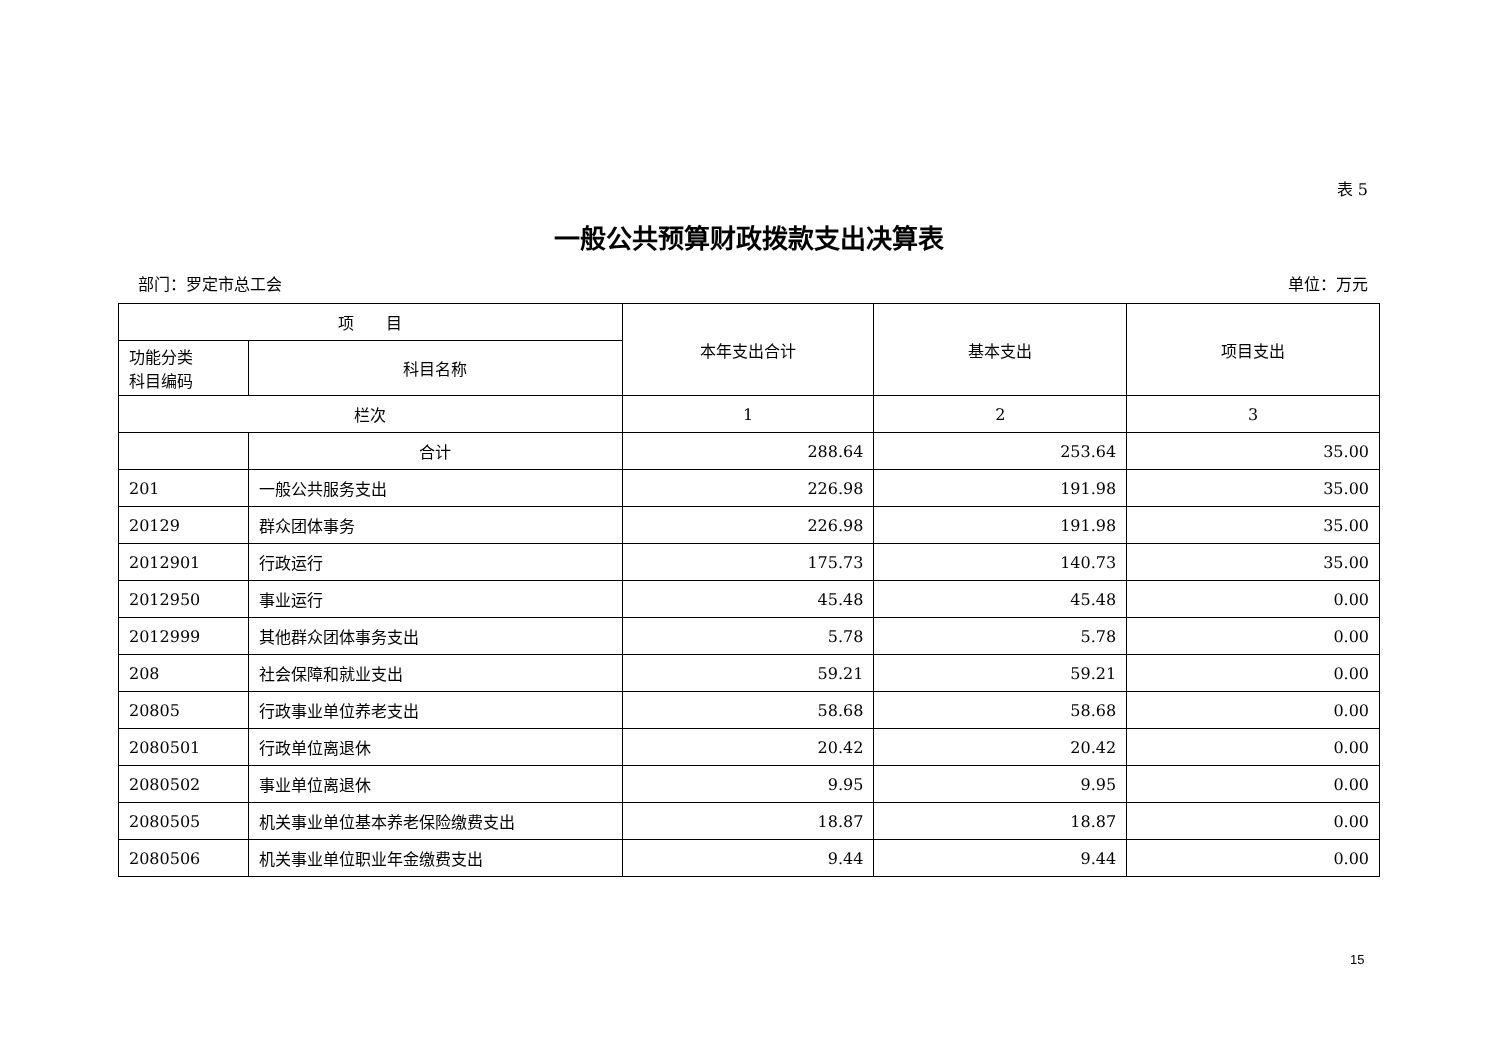表 5
一般公共预算财政拨款支出决算表
部门：罗定市总工会 单位：万元
| 项 目 | | 本年支出合计 | 基本支出 | 项目支出 |
| --- | --- | --- | --- | --- |
| 功能分类 科目编码 | 科目名称 | | | |
| 栏次 | | 1 | 2 | 3 |
| | 合计 | 288.64 | 253.64 | 35.00 |
| 201 | 一般公共服务支出 | 226.98 | 191.98 | 35.00 |
| 20129 | 群众团体事务 | 226.98 | 191.98 | 35.00 |
| 2012901 | 行政运行 | 175.73 | 140.73 | 35.00 |
| 2012950 | 事业运行 | 45.48 | 45.48 | 0.00 |
| 2012999 | 其他群众团体事务支出 | 5.78 | 5.78 | 0.00 |
| 208 | 社会保障和就业支出 | 59.21 | 59.21 | 0.00 |
| 20805 | 行政事业单位养老支出 | 58.68 | 58.68 | 0.00 |
| 2080501 | 行政单位离退休 | 20.42 | 20.42 | 0.00 |
| 2080502 | 事业单位离退休 | 9.95 | 9.95 | 0.00 |
| 2080505 | 机关事业单位基本养老保险缴费支出 | 18.87 | 18.87 | 0.00 |
| 2080506 | 机关事业单位职业年金缴费支出 | 9.44 | 9.44 | 0.00 |
15